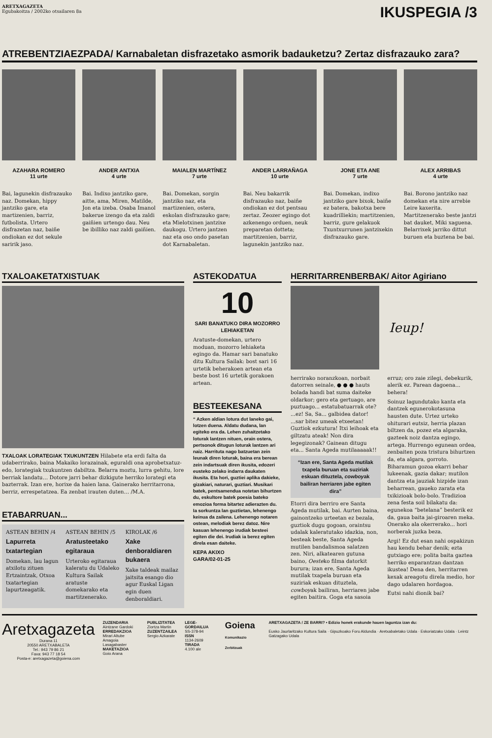ARETXAGAZETA
Egubakoitza / 2002ko otsailaren 8a
IKUSPEGIA /3
ATREBENTZIAEZPADA/ Karnabaletan disfrazetako asmorik badauketzu? Zertaz disfrazauko zara?
AZAHARA ROMERO
11 urte
Bai, lagunekin disfrazauko naz. Domekan, hippy jantziko gare, eta martizenien, barriz, futbolista. Urtero disfrazetan naz, baiñe ondiokan ez dot sekule saririk jaso.
ANDER ANTXIA
4 urte
Bai. Indixo jantziko gare, aitte, ama, Miren, Matilde, Jon eta izeba. Osaba Imanol bakerue izengo da eta zaldi gaiñien urtengo dau. Neu be ibilliko naz zaldi gaiñien.
MAIALEN MARTÍNEZ
7 urte
Bai. Domekan, sorgin jantziko naz, eta martizenien, ostera, eskolan disfrazauko gare; eta Mielotxinen jantzixe daukogu. Urtero jantzen naz eta oso ondo pasetan dot Karnabaletan.
ANDER LARRAÑAGA
10 urte
Bai. Neu bakarrik disfrazauko naz, baiñe ondiokan ez dot pentsau zertaz. Zeozer egingo dot azkenengo orduen, neuk preparetan dotteta; martitzenien, barriz, lagunekin jantziko naz.
JONE ETA ANE
7 urte
Bai. Domekan, indixo jantziko gare bixok, baiñe ez batera, bakotxa bere kuadrilliekin; martitzenien, barriz, gure gelakuok Txuntxurrunen jantzixekin disfrazauko gare.
ALEX ARRIBAS
4 urte
Bai. Borono jantziko naz domekan eta nire arrebie Leire kaxerita. Martitzenerako beste jantzi bat dauket, Miki xaguena. Belarrixek jarriko dittut buruen eta buztena be bai.
TXALOAKETATXISTUAK
TXALOAK LORATEGIAK TXUKUNTZEN Hilabete eta erdi falta da udaberrirako, baina Makaiko lorazainak, eguraldi ona aprobetxatuz-edo, lorategiak txukuntzen dabiltza. Belarra moztu, lurra gehitu, lore berriak landatu… Dotore jarri behar dizkigute herriko lorategi eta bazterrak. Izan ere, horixe da haien lana. Gainerako herritarrona, berriz, errespetatzea. Ea zenbat irauten duten… /M.A.
ETABARRUAN...
ASTEAN BEHIN /4
Lapurreta txatartegian
Domekan, lau lagun atxilotu zituen Ertzaintzak, Otxoa txatartegian lapurtzeagatik.
ASTEAN BEHIN /5
Aratusteetako egitaraua
Urteroko egitaraua kaleratu du Udaleko Kultura Sailak aratuste domekarako eta martitzenerako.
KIROLAK /6
Xake denboraldiaren bukaera
Xake taldeak mailaz jaitsita esango dio agur Euskal Ligan egin duen denboraldiari.
ASTEKODATUA
10
SARI BANATUKO DIRA MOZORRO LEHIAKETAN
Aratuste-domekan, urtero moduan, mozorro lehiaketa egingo da. Hamar sari banatuko ditu Kultura Sailak: bost sari 16 urtetik beherakoen artean eta beste bost 16 urtetik gorakoen artean.
BESTEEKESANA
“ Azken aldian lotura dut laneko gai, lotzen duena. Aldatu dudana, lan egiteko era da. Lehen zuhaitzetako loturak lantzen nituen, orain ostera, pertsonok ditugun loturak lantzen ari naiz. Harrituta nago batzuetan zein leunak diren loturak, baina era berean zein indartsuak diren ikusita, edozeri eusteko zelako indarra daukaten ikusita. Eta hori, guztiei aplika dakieke, gizakiari, naturari, guztiari. Musikari batek, pentsamendua notetan bihurtzen du, eskultore batek poesia bateko emozioa forma bitartez adierazten du. Ia sorkuntza lan guztietan, lehenengo keinua da zailena. Lehenengo notaren ostean, melodiak berez datoz. Nire kasuan lehenengo irudiak besteei egiten die dei. Irudiak ia berez egiten direla esan daiteke.
KEPA AKIXO
GARA/02-01-25
HERRITARRENBERBAK/ Aitor Agiriano
Ieup!
herrirako noranzkoan, norbait datorren seinale, ● ● ● hauts bolada handi bat suma daiteke oldarkor; gero eta gertuago, are puztuago... estatubatuarrak ote? ...ez! Sa, Sa... galbidea dator! ...sar bitez umeak etxeetan! Guztiok ezkutura! Itxi leihoak eta giltzatu ateak! Non dira legegizonak? Gainean ditugu eta... Santa Ageda mutilaaaaak!!
“Izan ere, Santa Ageda mutilak txapela buruan eta suziriak eskuan dituztela, cowboyak bailiran herriaren jabe egiten dira”
Etorri dira berriro ere Santa Ageda mutilak, bai. Aurten baina, gainontzeko urteetan ez bezala, guztiok dugu gogoan, oraintsu udalak kaleratutako idazkia, non, besteak beste, Santa Ageda mutilen bandalismoa salatzen zen. Niri, alkatearen gutuna baino, Oesteko filma datorkit burura; izan ere, Santa Ageda mutilak txapela buruan eta suziriak eskuan dituztela, cowboyak bailiran, herriaren jabe egiten baitira. Goga eta sasoia erruz; oro zaie zilegi, debekurik, alerik ez. Parean dagoena... behera!
Soinuz lagundutako kanta eta dantzek egunerokotasuna hausten dute. Urtez urteko ohiturari eutsiz, herria plazan biltzen da, pozez eta algaraka, gazteek noiz dantza egingo, artega. Hurrengo egunean ordea, zenbaiten poza tristura bihurtzen da, eta algara, gorroto. Biharamun gozoa ekarri behar lukeenak, gazia dakar; mutilon dantza eta jauziak hizpide izan beharrean, gaueko zarata eta txikizioak bolo-bolo. Tradizioa zena festa soil bilakatu da: egunekoa “betelana” besterik ez da, gaua baita jai-giroaren meka. Onerako ala okerrerako... hori norberak juzka beza.
Argi! Ez dut esan nahi ospakizun hau kendu behar denik; ezta gutxiago ere; polita baita gaztea herriko enparantzan dantzan ikustea! Dena den, herritarren kexak areagotu direla medio, hor dago udalaren hordagoa.
Eutsi nahi dionik bai?
Aretxagazeta
Durana 11
20550 ARETXABALETA
Tel.: 943 79 86 21
Faxa: 943 77 18 54
Posta-e: aretxagazeta@goiena.com
ZUZENDARIA
Aintzane Gardoki
ERREDAKZIOA
Mirari Altube
Amagoia Lasagabaster
MAKETAZIOA
Goio Arana
PUBLIZITATEA
Ziortza Martin
ZUZENTZAILEA
Sergio Azkarate
LEGE-GORDAILUA
SS-378-94
ISSN
1134-2609
TIRADA
4.100 ale
Goiena
Komunikazio Zerbitzuak
ARETXAGAZETA / ZE BARRI? • Edizio honek erakunde hauen laguntza izan du:
Eusko Jaurlaritzako Kultura Saila · Gipuzkoako Foru Aldundia · Aretxabaletako Udala · Eskoriatzako Udala · Leintz Gatzagako Udala